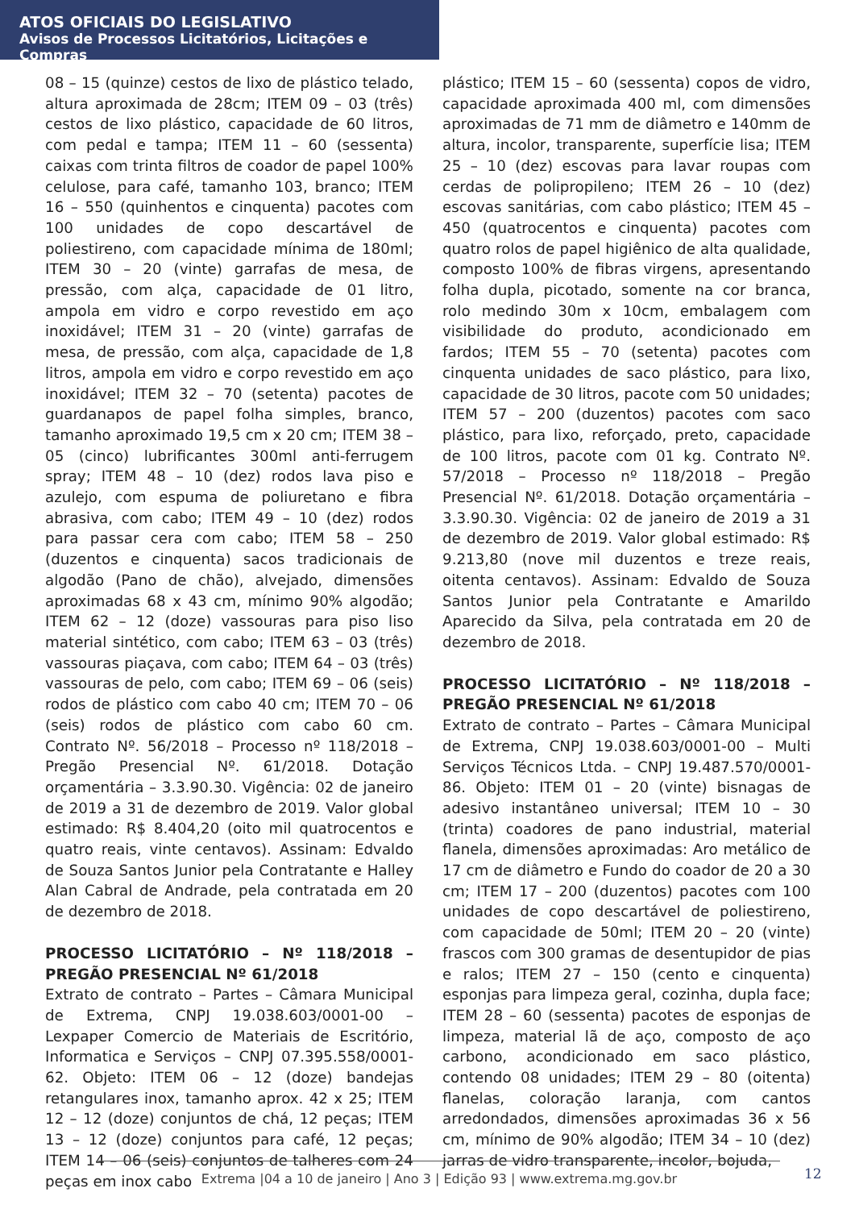ATOS OFICIAIS DO LEGISLATIVO
Avisos de Processos Licitatórios, Licitações e Compras
08 – 15 (quinze) cestos de lixo de plástico telado, altura aproximada de 28cm; ITEM 09 – 03 (três) cestos de lixo plástico, capacidade de 60 litros, com pedal e tampa; ITEM 11 – 60 (sessenta) caixas com trinta filtros de coador de papel 100% celulose, para café, tamanho 103, branco; ITEM 16 – 550 (quinhentos e cinquenta) pacotes com 100 unidades de copo descartável de poliestireno, com capacidade mínima de 180ml; ITEM 30 – 20 (vinte) garrafas de mesa, de pressão, com alça, capacidade de 01 litro, ampola em vidro e corpo revestido em aço inoxidável; ITEM 31 – 20 (vinte) garrafas de mesa, de pressão, com alça, capacidade de 1,8 litros, ampola em vidro e corpo revestido em aço inoxidável; ITEM 32 – 70 (setenta) pacotes de guardanapos de papel folha simples, branco, tamanho aproximado 19,5 cm x 20 cm; ITEM 38 – 05 (cinco) lubrificantes 300ml anti-ferrugem spray; ITEM 48 – 10 (dez) rodos lava piso e azulejo, com espuma de poliuretano e fibra abrasiva, com cabo; ITEM 49 – 10 (dez) rodos para passar cera com cabo; ITEM 58 – 250 (duzentos e cinquenta) sacos tradicionais de algodão (Pano de chão), alvejado, dimensões aproximadas 68 x 43 cm, mínimo 90% algodão; ITEM 62 – 12 (doze) vassouras para piso liso material sintético, com cabo; ITEM 63 – 03 (três) vassouras piaçava, com cabo; ITEM 64 – 03 (três) vassouras de pelo, com cabo; ITEM 69 – 06 (seis) rodos de plástico com cabo 40 cm; ITEM 70 – 06 (seis) rodos de plástico com cabo 60 cm. Contrato Nº. 56/2018 – Processo nº 118/2018 – Pregão Presencial Nº. 61/2018. Dotação orçamentária – 3.3.90.30. Vigência: 02 de janeiro de 2019 a 31 de dezembro de 2019. Valor global estimado: R$ 8.404,20 (oito mil quatrocentos e quatro reais, vinte centavos). Assinam: Edvaldo de Souza Santos Junior pela Contratante e Halley Alan Cabral de Andrade, pela contratada em 20 de dezembro de 2018.
PROCESSO LICITATÓRIO – Nº 118/2018 – PREGÃO PRESENCIAL Nº 61/2018
Extrato de contrato – Partes – Câmara Municipal de Extrema, CNPJ 19.038.603/0001-00 – Lexpaper Comercio de Materiais de Escritório, Informatica e Serviços – CNPJ 07.395.558/0001-62. Objeto: ITEM 06 – 12 (doze) bandejas retangulares inox, tamanho aprox. 42 x 25; ITEM 12 – 12 (doze) conjuntos de chá, 12 peças; ITEM 13 – 12 (doze) conjuntos para café, 12 peças; ITEM 14 – 06 (seis) conjuntos de talheres com 24 peças em inox cabo
plástico; ITEM 15 – 60 (sessenta) copos de vidro, capacidade aproximada 400 ml, com dimensões aproximadas de 71 mm de diâmetro e 140mm de altura, incolor, transparente, superfície lisa; ITEM 25 – 10 (dez) escovas para lavar roupas com cerdas de polipropileno; ITEM 26 – 10 (dez) escovas sanitárias, com cabo plástico; ITEM 45 – 450 (quatrocentos e cinquenta) pacotes com quatro rolos de papel higiênico de alta qualidade, composto 100% de fibras virgens, apresentando folha dupla, picotado, somente na cor branca, rolo medindo 30m x 10cm, embalagem com visibilidade do produto, acondicionado em fardos; ITEM 55 – 70 (setenta) pacotes com cinquenta unidades de saco plástico, para lixo, capacidade de 30 litros, pacote com 50 unidades; ITEM 57 – 200 (duzentos) pacotes com saco plástico, para lixo, reforçado, preto, capacidade de 100 litros, pacote com 01 kg. Contrato Nº. 57/2018 – Processo nº 118/2018 – Pregão Presencial Nº. 61/2018. Dotação orçamentária – 3.3.90.30. Vigência: 02 de janeiro de 2019 a 31 de dezembro de 2019. Valor global estimado: R$ 9.213,80 (nove mil duzentos e treze reais, oitenta centavos). Assinam: Edvaldo de Souza Santos Junior pela Contratante e Amarildo Aparecido da Silva, pela contratada em 20 de dezembro de 2018.
PROCESSO LICITATÓRIO – Nº 118/2018 – PREGÃO PRESENCIAL Nº 61/2018
Extrato de contrato – Partes – Câmara Municipal de Extrema, CNPJ 19.038.603/0001-00 – Multi Serviços Técnicos Ltda. – CNPJ 19.487.570/0001-86. Objeto: ITEM 01 – 20 (vinte) bisnagas de adesivo instantâneo universal; ITEM 10 – 30 (trinta) coadores de pano industrial, material flanela, dimensões aproximadas: Aro metálico de 17 cm de diâmetro e Fundo do coador de 20 a 30 cm; ITEM 17 – 200 (duzentos) pacotes com 100 unidades de copo descartável de poliestireno, com capacidade de 50ml; ITEM 20 – 20 (vinte) frascos com 300 gramas de desentupidor de pias e ralos; ITEM 27 – 150 (cento e cinquenta) esponjas para limpeza geral, cozinha, dupla face; ITEM 28 – 60 (sessenta) pacotes de esponjas de limpeza, material lã de aço, composto de aço carbono, acondicionado em saco plástico, contendo 08 unidades; ITEM 29 – 80 (oitenta) flanelas, coloração laranja, com cantos arredondados, dimensões aproximadas 36 x 56 cm, mínimo de 90% algodão; ITEM 34 – 10 (dez) jarras de vidro transparente, incolor, bojuda,
Extrema |04 a 10 de janeiro | Ano 3 | Edição 93 | www.extrema.mg.gov.br 12